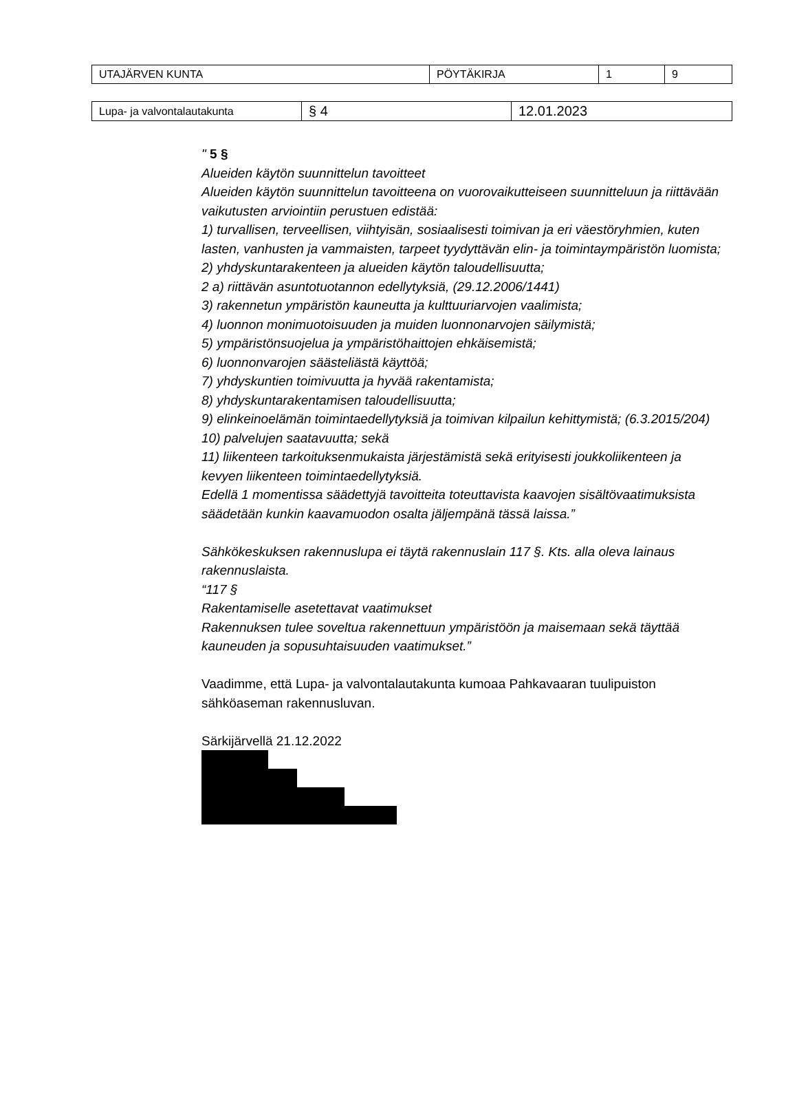| UTAJÄRVEN KUNTA | PÖYTÄKIRJA | 1 | 9 |
| Lupa- ja valvontalautakunta | § 4 | 12.01.2023 |
" 5 §
Alueiden käytön suunnittelun tavoitteet
Alueiden käytön suunnittelun tavoitteena on vuorovaikutteiseen suunnitteluun ja riittävään vaikutusten arviointiin perustuen edistää:
1) turvallisen, terveellisen, viihtyisän, sosiaalisesti toimivan ja eri väestöryhmien, kuten lasten, vanhusten ja vammaisten, tarpeet tyydyttävän elin- ja toimintaympäristön luomista;
2) yhdyskuntarakenteen ja alueiden käytön taloudellisuutta;
2 a) riittävän asuntotuotannon edellytyksiä, (29.12.2006/1441)
3) rakennetun ympäristön kauneutta ja kulttuuriarvojen vaalimista;
4) luonnon monimuotoisuuden ja muiden luonnonarvojen säilymistä;
5) ympäristönsuojelua ja ympäristöhaittojen ehkäisemistä;
6) luonnonvarojen säästeliästä käyttöä;
7) yhdyskuntien toimivuutta ja hyvää rakentamista;
8) yhdyskuntarakentamisen taloudellisuutta;
9) elinkeinoelämän toimintaedellytyksiä ja toimivan kilpailun kehittymistä; (6.3.2015/204)
10) palvelujen saatavuutta; sekä
11) liikenteen tarkoituksenmukaista järjestämistä sekä erityisesti joukkoliikenteen ja kevyen liikenteen toimintaedellytyksiä.
Edellä 1 momentissa säädettyjä tavoitteita toteuttavista kaavojen sisältövaatimuksista säädetään kunkin kaavamuodon osalta jäljempänä tässä laissa.”
Sähkökeskuksen rakennuslupa ei täytä rakennuslain 117 §. Kts. alla oleva lainaus rakennuslaista.
“117 §
Rakentamiselle asetettavat vaatimukset
Rakennuksen tulee soveltua rakennettuun ympäristöön ja maisemaan sekä täyttää kauneuden ja sopusuhtaisuuden vaatimukset.”
Vaadimme, että Lupa- ja valvontalautakunta kumoaa Pahkavaaran tuulipuiston sähköaseman rakennusluvan.
Särkijärvellä 21.12.2022